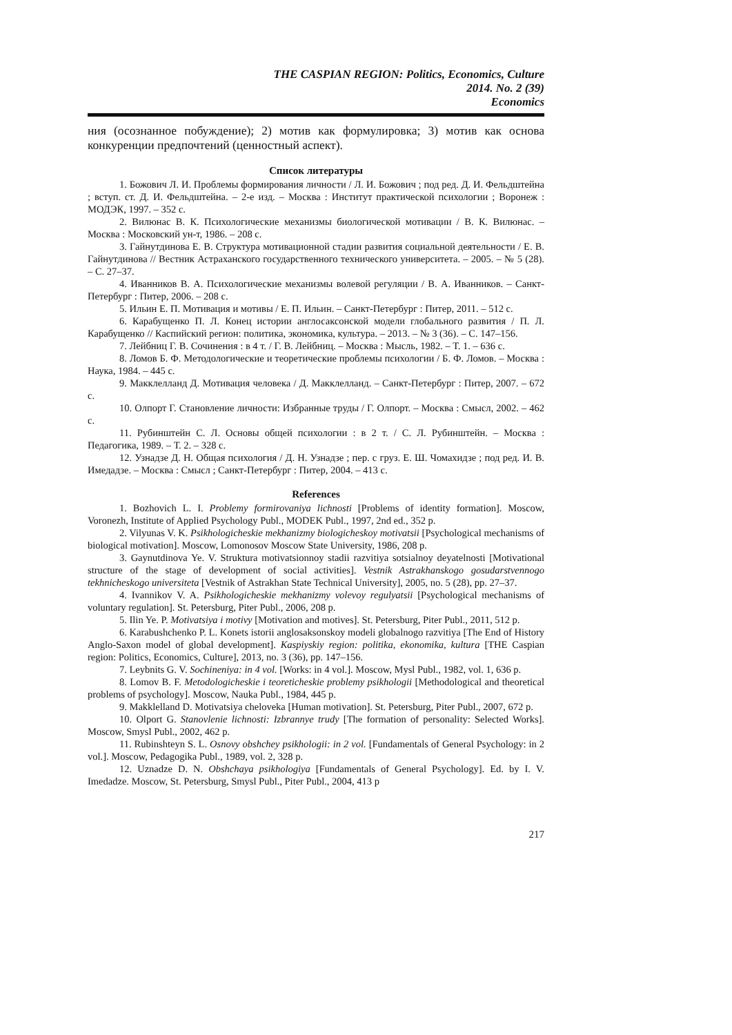THE CASPIAN REGION: Politics, Economics, Culture
2014. No. 2 (39)
Economics
ния (осознанное побуждение); 2) мотив как формулировка; 3) мотив как основа конкуренции предпочтений (ценностный аспект).
Список литературы
1. Божович Л. И. Проблемы формирования личности / Л. И. Божович ; под ред. Д. И. Фельдштейна ; вступ. ст. Д. И. Фельдштейна. – 2-е изд. – Москва : Институт практической психологии ; Воронеж : МОДЭК, 1997. – 352 с.
2. Вилюнас В. К. Психологические механизмы биологической мотивации / В. К. Вилюнас. – Москва : Московский ун-т, 1986. – 208 с.
3. Гайнутдинова Е. В. Структура мотивационной стадии развития социальной деятельности / Е. В. Гайнутдинова // Вестник Астраханского государственного технического университета. – 2005. – № 5 (28). – С. 27–37.
4. Иванников В. А. Психологические механизмы волевой регуляции / В. А. Иванников. – Санкт-Петербург : Питер, 2006. – 208 с.
5. Ильин Е. П. Мотивация и мотивы / Е. П. Ильин. – Санкт-Петербург : Питер, 2011. – 512 с.
6. Карабущенко П. Л. Конец истории англосаксонской модели глобального развития / П. Л. Карабущенко // Каспийский регион: политика, экономика, культура. – 2013. – № 3 (36). – С. 147–156.
7. Лейбниц Г. В. Сочинения : в 4 т. / Г. В. Лейбниц. – Москва : Мысль, 1982. – Т. 1. – 636 с.
8. Ломов Б. Ф. Методологические и теоретические проблемы психологии / Б. Ф. Ломов. – Москва : Наука, 1984. – 445 с.
9. Макклелланд Д. Мотивация человека / Д. Макклелланд. – Санкт-Петербург : Питер, 2007. – 672 с.
10. Олпорт Г. Становление личности: Избранные труды / Г. Олпорт. – Москва : Смысл, 2002. – 462 с.
11. Рубинштейн С. Л. Основы общей психологии : в 2 т. / С. Л. Рубинштейн. – Москва : Педагогика, 1989. – Т. 2. – 328 с.
12. Узнадзе Д. Н. Общая психология / Д. Н. Узнадзе ; пер. с груз. Е. Ш. Чомахидзе ; под ред. И. В. Имедадзе. – Москва : Смысл ; Санкт-Петербург : Питер, 2004. – 413 с.
References
1. Bozhovich L. I. Problemy formirovaniya lichnosti [Problems of identity formation]. Moscow, Voronezh, Institute of Applied Psychology Publ., MODEK Publ., 1997, 2nd ed., 352 p.
2. Vilyunas V. K. Psikhologicheskie mekhanizmy biologicheskoy motivatsii [Psychological mechanisms of biological motivation]. Moscow, Lomonosov Moscow State University, 1986, 208 p.
3. Gaynutdinova Ye. V. Struktura motivatsionnoy stadii razvitiya sotsialnoy deyatelnosti [Motivational structure of the stage of development of social activities]. Vestnik Astrakhanskogo gosudarstvennogo tekhnicheskogo universiteta [Vestnik of Astrakhan State Technical University], 2005, no. 5 (28), pp. 27–37.
4. Ivannikov V. A. Psikhologicheskie mekhanizmy volevoy regulyatsii [Psychological mechanisms of voluntary regulation]. St. Petersburg, Piter Publ., 2006, 208 p.
5. Ilin Ye. P. Motivatsiya i motivy [Motivation and motives]. St. Petersburg, Piter Publ., 2011, 512 p.
6. Karabushchenko P. L. Konets istorii anglosaksonskoy modeli globalnogo razvitiya [The End of History Anglo-Saxon model of global development]. Kaspiyskiy region: politika, ekonomika, kultura [THE Caspian region: Politics, Economics, Culture], 2013, no. 3 (36), pp. 147–156.
7. Leybnits G. V. Sochineniya: in 4 vol. [Works: in 4 vol.]. Moscow, Mysl Publ., 1982, vol. 1, 636 p.
8. Lomov B. F. Metodologicheskie i teoreticheskie problemy psikhologii [Methodological and theoretical problems of psychology]. Moscow, Nauka Publ., 1984, 445 p.
9. Makklelland D. Motivatsiya cheloveka [Human motivation]. St. Petersburg, Piter Publ., 2007, 672 p.
10. Olport G. Stanovlenie lichnosti: Izbrannye trudy [The formation of personality: Selected Works]. Moscow, Smysl Publ., 2002, 462 p.
11. Rubinshteyn S. L. Osnovy obshchey psikhologii: in 2 vol. [Fundamentals of General Psychology: in 2 vol.]. Moscow, Pedagogika Publ., 1989, vol. 2, 328 p.
12. Uznadze D. N. Obshchaya psikhologiya [Fundamentals of General Psychology]. Ed. by I. V. Imedadze. Moscow, St. Petersburg, Smysl Publ., Piter Publ., 2004, 413 p
217